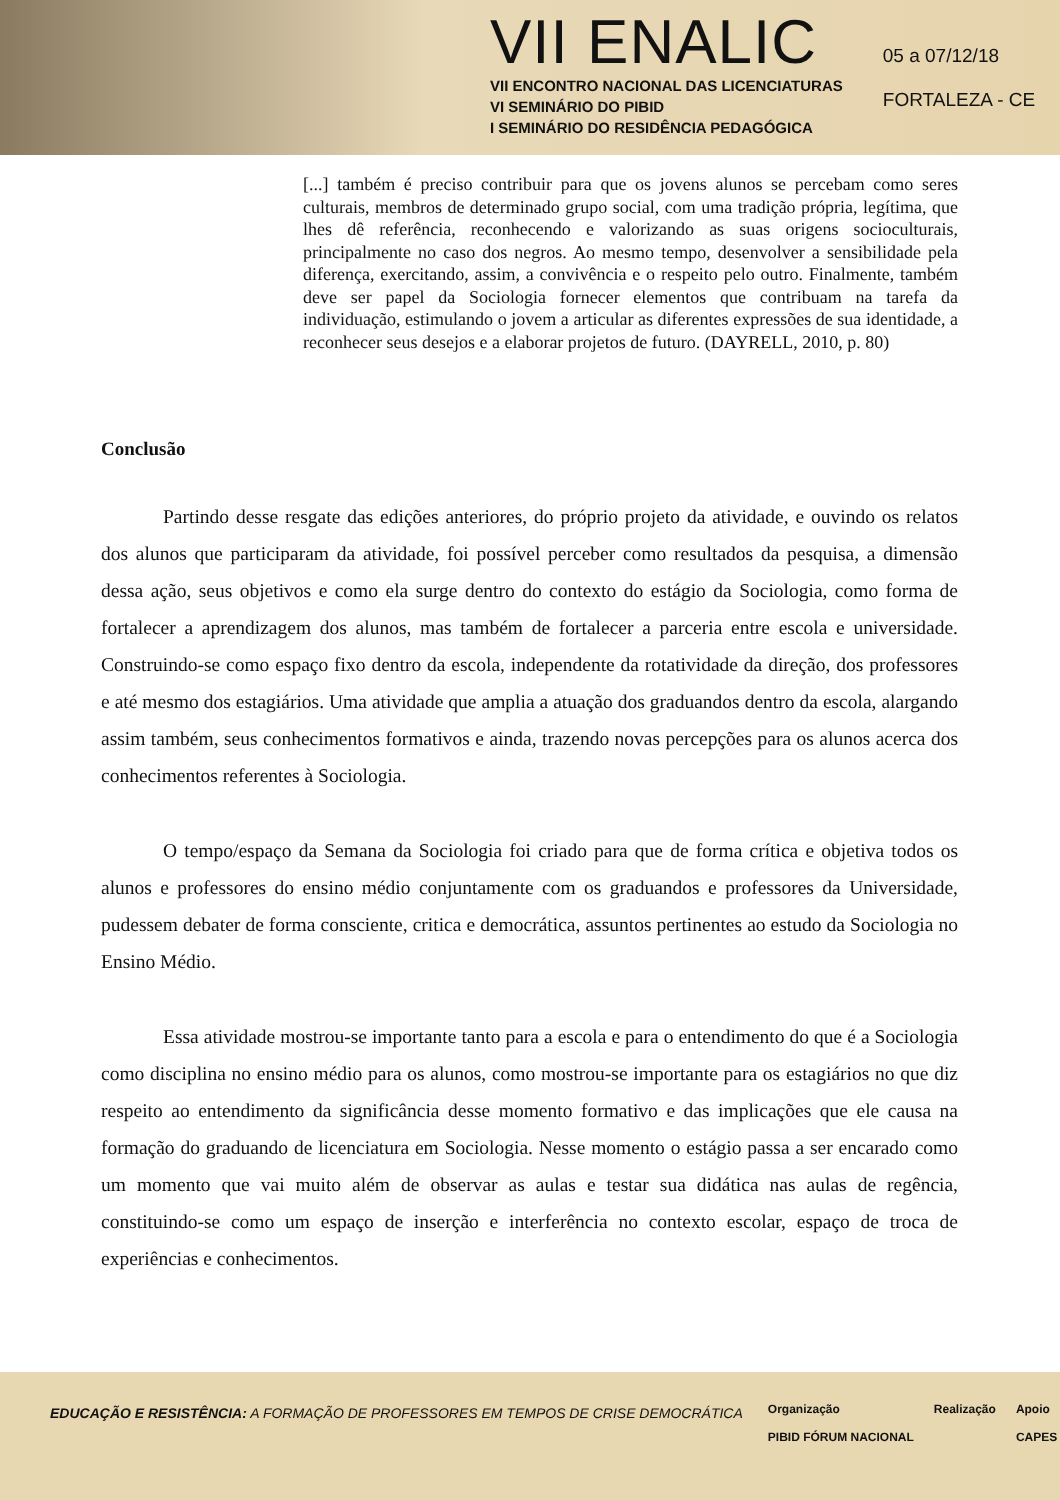VII ENALIC
VII ENCONTRO NACIONAL DAS LICENCIATURAS
VI SEMINÁRIO DO PIBID
I SEMINÁRIO DO RESIDÊNCIA PEDAGÓGICA
05 a 07/12/18
FORTALEZA - CE
[...] também é preciso contribuir para que os jovens alunos se percebam como seres culturais, membros de determinado grupo social, com uma tradição própria, legítima, que lhes dê referência, reconhecendo e valorizando as suas origens socioculturais, principalmente no caso dos negros. Ao mesmo tempo, desenvolver a sensibilidade pela diferença, exercitando, assim, a convivência e o respeito pelo outro. Finalmente, também deve ser papel da Sociologia fornecer elementos que contribuam na tarefa da individuação, estimulando o jovem a articular as diferentes expressões de sua identidade, a reconhecer seus desejos e a elaborar projetos de futuro. (DAYRELL, 2010, p. 80)
Conclusão
Partindo desse resgate das edições anteriores, do próprio projeto da atividade, e ouvindo os relatos dos alunos que participaram da atividade, foi possível perceber como resultados da pesquisa, a dimensão dessa ação, seus objetivos e como ela surge dentro do contexto do estágio da Sociologia, como forma de fortalecer a aprendizagem dos alunos, mas também de fortalecer a parceria entre escola e universidade. Construindo-se como espaço fixo dentro da escola, independente da rotatividade da direção, dos professores e até mesmo dos estagiários. Uma atividade que amplia a atuação dos graduandos dentro da escola, alargando assim também, seus conhecimentos formativos e ainda, trazendo novas percepções para os alunos acerca dos conhecimentos referentes à Sociologia.
O tempo/espaço da Semana da Sociologia foi criado para que de forma crítica e objetiva todos os alunos e professores do ensino médio conjuntamente com os graduandos e professores da Universidade, pudessem debater de forma consciente, critica e democrática, assuntos pertinentes ao estudo da Sociologia no Ensino Médio.
Essa atividade mostrou-se importante tanto para a escola e para o entendimento do que é a Sociologia como disciplina no ensino médio para os alunos, como mostrou-se importante para os estagiários no que diz respeito ao entendimento da significância desse momento formativo e das implicações que ele causa na formação do graduando de licenciatura em Sociologia. Nesse momento o estágio passa a ser encarado como um momento que vai muito além de observar as aulas e testar sua didática nas aulas de regência, constituindo-se como um espaço de inserção e interferência no contexto escolar, espaço de troca de experiências e conhecimentos.
EDUCAÇÃO E RESISTÊNCIA: A FORMAÇÃO DE PROFESSORES EM TEMPOS DE CRISE DEMOCRÁTICA
Organização
PIBID FÓRUM NACIONAL Realização Apoio
CAPES